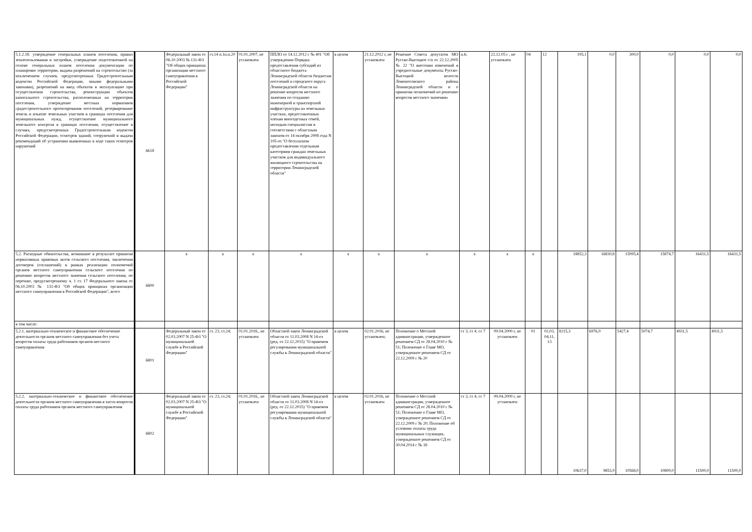| 5.1.2.18. утверждение генеральных планов поселения, правил землепользования и застройки, утверждение подготовленной на основе генеральных планов поселения документации по планировке территории, выдача разрешений на строительство (за исключением случаев, предусмотренных Градостроительным кодексом Российской Федерации, иными федеральными законами), разрешений на ввод объектов в эксплуатацию при осуществлении строительства, реконструкции объектов капитального строительства, расположенных на территории поселения, утверждение местных нормативов градостроительного проектирования поселений, резервирование земель и изъятие земельных участков в границах поселения для муниципальных нужд, осуществление муниципального земельного контроля в границах поселения, осуществление в случаях, предусмотренных Градостроительным кодексом Российской Федерации, осмотров зданий, сооружений и выдача рекомендаций об устранении выявленных в ходе таких осмотров нарушений | 6618 | Федеральный закон от 06.10.2003 № 131-ФЗ "Об общих принципах организации местного самоуправления в Российской Федерации" | ст.14 п.1п.п.20 | 01.01.2007, не установлен | ППЛО от 14.12.2012 г № 401 "Об утверждении Порядка предоставления субсидий из областного бюджета Ленинградской области бюджетам поселений и городского округа Ленинградской области на решение вопросов местного значения по созданию инженерной и транспортной инфраструктуры на земельных участках, предоставленных членам многодетных семей, молодым специалистам в соответствии с областным законом от 14 октября 2008 года N 105-оз "О бесплатном предоставлении отдельным категориям граждан земельных участков для индивидуального жилищного строительства на территории Ленинградской области" | в целом | 21.12.2012 г, не установлен | Решение Совета депутатов МО Русско-Высоцкое с/п от 22.12.2005 № 22 "О внесении изменений в учредительные документы Русско-Высоцкой волости Ломоносовского района Ленинградской области и о принятии полномочий по решению вопросов местного значения» | п.6; | 22.12.05 г , не установлен | 04 | 12 | 195,1 | 0,0 | 300,0 | 0,0 | 0,0 | 0,0 |
| 5.2. Расходные обязательства, возникшие в результате принятия нормативных правовых актов сельского поселения, заключения договоров (соглашений) в рамках реализации полномочий органов местного самоуправления сельского поселения по решению вопросов местного значения сельского поселения, по перечню, предусмотренному ч. 1 ст. 17 Федерального закона от 06.10.2003 № 131-ФЗ "Об общих принципах организации местного самоуправления в Российской Федерации", всего | 6800 | x | x | x | x | x | x | x | x | x | x | | 18852,3 | 16830,8 | 15995,4 | 15874,7 | 16431,5 | 16431,5 |
| в том числе: | | | | | | | | | | | | | | | | | | |
| 5.2.1. материально-техническое и финансовое обеспечение деятельности органов местного самоуправления без учета вопросов оплаты труда работников органов местного самоуправления | 6801 | Федеральный закон от 02.03.2007 N 25-ФЗ "О муниципальной службе в Российской Федерации" | ст. 23, ст.24; | 01.01.2016., не установлен | Областной закон Ленинградской области от 11.03.2008 N 14-оз (ред. от 22.12.2015) "О правовом регулировании муниципальной службы в Ленинградской области" | в целом | 02.01.2016, не установлен; | Положение о Местной администрации, утвержденное решением СД от 28.04.2010 г № 51; Положение о Главе МО, утвержденное решением СД от 22.12.2009 г № 20 | ст 3, ст 4, ст 7 | 09.04.2009 г, не установлен | 01 | 02,03, 04,11, 13 | 8215,3 | 6976,9 | 5427,4 | 5074,7 | 4931,5 | 4931,5 |
| 5.2.2. материально-техническое и финансовое обеспечение деятельности органов местного самоуправления в части вопросов оплаты труда работников органов местного самоуправления | 6802 | Федеральный закон от 02.03.2007 N 25-ФЗ "О муниципальной службе в Российской Федерации" | ст. 23, ст.24; | 01.01.2016., не установлен | Областной закон Ленинградской области от 11.03.2008 N 14-оз (ред. от 22.12.2015) "О правовом регулировании муниципальной службы в Ленинградской области" | в целом | 02.01.2016, не установлен | Положение о Местной администрации, утвержденное решением СД от 28.04.2010 г № 51; Положение о Главе МО, утвержденное решением СД от 22.12.2009 г № 20; Положение об условиях оплаты труда муниципальных служащих, утвержденное решением СД от 30.04.2014 г № 18 | ст 3, ст 4, ст 7 | 09.04.2009 г, не установлен | | | 10637,0 | 9853,9 | 10568,0 | 10800,0 | 11500,0 | 11500,0 |